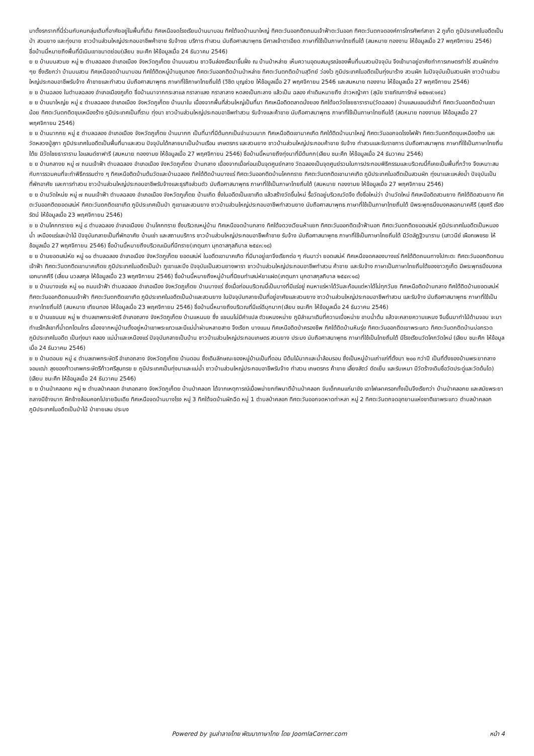มาตั้งรกรากที่นี่ร่วมกับคนกลุ่มเดิมที่อาศัยอยู่ในพื้นที่เดิม ทิศเหนือจดโรงเรียนบ้านนาบอน ทิศใต้จดบ้านนาใหญ่ ทิศตะวันออกติดถนนเจ้าฟ้าตะวันออก ทิศตะวันตกจดองค์การโทรศัพท์สาขา 2 ภูเก็ต ภูมิประเทศในอดีตเป็นป่า สวนยาง และทุ่งนาย ชาวบ้านส่วนใหญ่ประกอบอาชีพค้าขาย รับจ้างย บริการ ทำสวน นับถือศาสนาพุทธ มีศาลเจ้าตาเอียด ภาษาที่ใช้เป็นภาษาไทยถิ่นใต้ (สมหมาย ทองงาม ให้ข้อมูลเมื่อ 27 พฤศจิกายน 2546)
ชื่อบ้านนี้หมายถึงพื้นที่มีเนินเขาขนาดย่อม(เลียบ ชนะศึก ให้ข้อมูลเมื่อ 24 ธันวาคม 2546)
ย ย บ้านบนสวนย หมู่ ๒ ตำบลฉลอง อำเภอเมือง จังหวัดภูเก็ตย บ้านบนสวน ชาวจีนล่องเรือมาขึ้นฝั่ง ณ บ้านป่าหล่าย เห็นความอุดมสมบูรณ์ของพื้นที่บนสวนปัจจุบัน จึงเข้ามาอยู่อาศัยทำการเกษตรทำไร่ สวนผักต่าง ๆย ซึ่งเรียกว่า บ้านบนสวน ทิศเหนือจดบ้านนาบอน ทิศใต้ติดหมู่บ้านชุมทอง ทิศตะวันออกติดบ้านป่าหล่าย ทิศตะวันตกติดบ้านสุวิทย์ ว่องไว ภูมิประเทศในอดีตเป็นทุ่งนาร้าง สวนผัก ในปัจจุบันเป็นสวนผัก ชาวบ้านส่วนใหญ่ประกอบอาชีพรับจ้าง ค้าขายและทำสวน นับถือศาสนาพุทธ ภาษาที่ใช้ภาษาไทยถิ่นใต้ (วิชิต บุญช่วย ให้ข้อมูลเมื่อ 27 พฤศจิกายน 2546 และสมหมาย ทองงาม ให้ข้อมูลเมื่อ 27 พฤศจิกายน 2546)
ย ย บ้านฉลอง ในตำบลฉลอง อำเภอเมืองภูเก็ต ชื่อบ้านมาจากกระลาแล กราลาแลง กราลาลาง หดลงเป็นกะลาง แล้วเป็น ฉลอง คำเดิมหมายถึง อ่าวหญ้าคา (สุนัย ราชภัณฑารักษ์ ๒๕๒๗:๑๙๔)
ย ย บ้านนาใหญ่ย หมู่ ๔ ตำบลฉลอง อำเภอเมือง จังหวัดภูเก็ตย บ้านนาใน เนื่องจากพื้นที่ส่วนใหญ่เป็นที่นา ทิศเหนือติดตลาดนั่งยอง ทิศใต้จดวัดไชยธาราราม(วัดฉลอง) บ้านแลนแอนด์เฮ้าท์ ทิศตะวันออกติดบ้านเขาน้อย ทิศตะวันตกติดขุมเหมืองร้าง ภูมิประเทศเป็นที่ราบ ทุ่งนา ชาวบ้านส่วนใหญ่ประกอบอาชีพทำสวน รับจ้างและค้าขาย นับถือศาสนาพุทธ ภาษาที่ใช้เป็นภาษาไทยถิ่นใต้ (สมหมาย ทองงามย ให้ข้อมูลเมื่อ 27 พฤศจิกายน 2546)
ย ย บ้านนากกย หมู่ ๕ ตำบลฉลอง อำเภอเมือง จังหวัดภูเก็ตย บ้านนากก เป็นที่นาที่มีต้นกกเป็นจำนวนมาก ทิศเหนือติดเขานาคเกิด ทิศใต้ติดบ้านนาใหญ่ ทิศตะวันออกจดโรงไฟฟ้า ทิศตะวันตกติดขุมเหมืองร้าง และวัดหลวงปู่สุภา ภูมิประเทศในอดีตเป็นพื้นที่นาและสวน ปัจจุบันได้กลายมาเป็นบ้านเรือน เกษตรกร และสวนยาง ชาวบ้านส่วนใหญ่ประกอบค้าขาย รับจ้าง ทำสวนและรับราชการ นับถือศาสนาพุทธ ภาษาที่ใช้เป็นภาษาไทยถิ่นใต้ย มีวัดไชยธาราราม ไอแลนด์ซาฟารี (สมหมาย ทองงามย ให้ข้อมูลเมื่อ 27 พฤศจิกายน 2546) ชื่อบ้านนี้หมายถึงทุ่งนาที่มีต้นกก(เลียบ ชนะศึก ให้ข้อมูลเมื่อ 24 ธันวาคม 2546)
ย ย บ้านกลางย หมู่ ๗ ถนนเจ้าฟ้า ตำบลฉลอง อำเภอเมือง จังหวัดภูเก็ตย บ้านกลาง เนื่องจากเมื่อก่อนเป็นจุดศูนย์กลาง วัดฉลองเป็นจุดศูนย์รวมในการประกอบพิธีกรรมและบริเวณนี้ก็เคยเป็นพื้นที่กว้าง จึงเหมาะสมกับการรวมคนที่จะทำพิธีกรรมต่าง ๆ ทิศเหนือติดบ้านต้นวัดและบ้านฉลอง ทิศใต้ติดบ้านบางแร่ ทิศตะวันออกติดบ้านโคกทราย ทิศตะวันตกติดเขานาคเกิด ภูมิประเทศในอดีตเป็นสวนผัก ทุ่งนาและแหล่งน้ำ ปัจจุบันเป็นที่พักอาศัย และการทำสวน ชาวบ้านส่วนใหญ่ประกอบอาชีพรับจ้างและธุรกิจส่วนตัว นับถือศาสนาพุทธ ภาษาที่ใช้เป็นภาษาไทยถิ่นใต้ (สมหมาย ทองงามย ให้ข้อมูลเมื่อ 27 พฤศจิกายน 2546)
ย ย บ้านวัดใหม่ย หมู่ ๗ ถนนเจ้าฟ้า ตำบลฉลอง อำเภอเมือง จังหวัดภูเก็ตย บ้านเกิด ซึ่งในอดีตเป็นเขาเกิด แล้วสร้างวัดขึ้นใหม่ รื้อวัดอยู่บริเวณวัดจึง ตั้งชื่อใหม่ว่า บ้านวัดใหม่ ทิศเหนือติดสวนยาง ทิศใต้ติดสวนยาง ทิศตะวันออกติดยอดเสน่ห์ ทิศตะวันตกติดเขาเกิด ภูมิประเทศเป็นป่า ภูเขาและสวนยาง ชาวบ้านส่วนใหญ่ประกอบอาชีพทำสวนยาง นับถือศาสนาพุทธ ภาษาที่ใช้เป็นภาษาไทยถิ่นใต้ มีพระพุทธมิ่งมงคลเอกนาคคีรี (สุขศรี เรืองรัตน์ ให้ข้อมูลเมื่อ 23 พฤศจิกายน 2546)
ย ย บ้านโคกทรายย หมู่ ๘ ตำบลฉลอง อำเภอเมืองย บ้านโคกทราย ซึ่งบริเวณหมู่บ้าน ทิศเหนือจดบ้านกลาง ทิศใต้จดวงเวียนห้าแยก ทิศตะวันออกติดเจ้าฟ้านอก ทิศตะวันตกติดยอดเสน่ห์ ภูมิประเทศในอดีตเป็นหนองน้ำ เหมืองแร่และป่าไม้ ปัจจุบันกลายเป็นที่พักอาศัย บ้านเช่า และสถานบริการ ชาวบ้านส่วนใหญ่ประกอบอาชีพค้าขาย รับจ้าง นับถือศาสนาพุทธ ภาษาที่ใช้เป็นภาษาไทยถิ่นใต้ มีวัดลัฏฐิวนาราม (เสาวนีย์ เผือกเพชรย ให้ข้อมูลเมื่อ 27 พฤศจิกายน 2546) ชื่อบ้านนี้หมายถึงบริเวณเนินที่มีทราย(เกตุนภา มุกดาสกุลภิบาล ๒๕๔๓:๑๘)
ย ย บ้านยอดเสน่ห์ย หมู่ ๑๐ ตำบลฉลอง อำเภอเมือง จังหวัดภูเก็ตย ยอดเสน่ห์ ในอดีตเขานาคเกิด ที่มีนาอยู่เขาจึงเรียกต่อ ๆ กันมาว่า ยอดเสน่ห์ ทิศเหนือจดคลองบางแร่ ทิศใต้ติดถนนทางไปกะตะ ทิศตะวันออกติดถนนเจ้าฟ้า ทิศตะวันตกติดเขานาคเกิดย ภูมิประเทศในอดีตเป็นป่า ภูเขาและบึง ปัจจุบันเป็นสวนยางพารา ชาวบ้านส่วนใหญ่ประกอบอาชีพทำสวน ค้าขาย และรับจ้าง ภาษาเป็นภาษาไทยถิ่นใต้ของชาวภูเก็ต มีพระพุทธมิ่งมงคลเอกนาคคีรี (เลี่ยม มวลสกุล ให้ข้อมูลเมื่อ 23 พฤศจิกายน 2546) ชื่อบ้านนี้หมายถึงหมู่บ้านที่นิยมทำเสน่ห์ยาแฝด(เกตุนภา มุกดาสกุลภิบาล ๒๕๔๓:๑๘)
ย ย บ้านบางแร่ย หมู่ ๑๐ ถนนเจ้าฟ้า ตำบลฉลอง อำเภอเมือง จังหวัดภูเก็ตย บ้านบางแร่ ซึ่งเมื่อก่อนบริเวณนี้เป็นบางที่มีแร่อยู่ คนหาแร่หาได้วันละก้อนแต่หาได้ไม่ทุกวันย ทิศเหนือติดบ้านกลาง ทิศใต้ติดบ้านยอดเสน่ห์ ทิศตะวันออกติดถนนเจ้าฟ้า ทิศตะวันตกติดเขาเกิด ภูมิประเทศในอดีตเป็นป่าและสวนยาง ในปัจจุบันกลายเป็นที่อยู่อาศัยและสวนยาง ชาวบ้านส่วนใหญ่ประกอบอาชีพทำสวน และรับจ้าง นับถือศาสนาพุทธ ภาษาที่ใช้เป็นภาษาไทยถิ่นใต้ (สมหมาย เทียนทอง ให้ข้อมูลเมื่อ 23 พฤศจิกายน 2546) ชื่อบ้านนี้หมายถึงบริเวณที่มีแร่ดีบุกมาก(เลียบ ชนะศึก ให้ข้อมูลเมื่อ 24 ธันวาคม 2546)
ย ย บ้านแขนนย หมู่ ๒ ตำบลเทพกระษัตรี อำเภอถลาง จังหวัดภูเก็ตย บ้านแหนนย ซึ่ง แขนนไม่มีคำแปล ตัวแหนงหน่าย ภูมิลำเนาเดิมที่ความเบื่อหน่าย อาบน้ำต้ม แล้วจะคลายความแหนง จีนขึ้นมาทำไม้ด้ามจอบ จะมาทำแร่ใกล้เขาที่น้ำตกโตนไทร เนื่องจากหมู่บ้านตั้งอยู่หน้าเขาพระแทวและมีแม่น้ำผ่านหลายสาย จึงเรียก บางแนน ทิศเหนือติดป่าครองชีพ ทิศใต้ติดบ้านหินรุ่ย ทิศตะวันออกติดเขาพระแทว ทิศตะวันตกติดบ้านบ่อกรวด ภูมิประเทศในอดีต เป็นทุ่งนา คลอง แม่น้ำและเหมืองแร่ ปัจจุบันกลายเป็นบ้าน ชาวบ้านส่วนใหญ่ประกอบเกษตร สวนยาง ประมง นับถือศาสนาพุทธ ภาษาที่ใช้เป็นไทยถิ่นใต้ มีโรงเรียนวัดโคกวัดใหม่ (เลียบ ชนะศึก ให้ข้อมูลเมื่อ 24 ธันวาคม 2546)
ย ย บ้านดอนย หมู่ ๔ ตำบลเทพกระษัตรี อำเภอถลาง จังหวัดภูเก็ตย บ้านดอน ซึ่งเดิมลักษณะของหมู่บ้านเป็นที่ดอน มีต้นไม้มากและน้ำล้อมรอบ ซึ่งเป็นหมู่บ้านเก่าแก่ที่ตั้งมา ๒๐๐ กว่าปี เป็นที่ตั้งของบ้านพระยาถลางจอมเฒ่า ลุงของท้าวเทพกระษัตรีท้าวศรีสุนทรย ย ภูมิประเทศเป็นทุ่งนาและแม่น้ำ ชาวบ้านส่วนใหญ่ประกอบอาชีพรับจ้าง ทำสวน เกษตรกร ค้าขาย เลี้ยงสัตว์ ตัดเย็บ และรับเหมา มีวัดร้างเดิมชื่อวัดประดู่และวัดต้นโด) (เลียบ ชนะศึก ให้ข้อมูลเมื่อ 24 ธันวาคม 2546)
ย ย บ้านป่าคลอกย หมู่ ๒ ตำบลป่าคลอก อำเภอถลาง จังหวัดภูเก็ตย บ้านป่าคลอก ได้จากเหตุการณ์เมื่อพม่ายกทัพมาตีบ้านป่าคลอก จับเด็กคนแก่มาขัง เอาไฟเผาครอกทั้งเป็นจึงเรียกว่า บ้านป่าคลอกย และสมัยพระยาถลางมีช้างมาก ฝึกช้างล้อมคอกไปขายอินเดีย ทิศเหนือจดบ้านบางโรง หมู่ 3 ทิศใต้จดบ้านผักฉีด หมู่ 1 ตำบลป่าคลอก ทิศตะวันออกจดหาดท่าหลา หมู่ 2 ทิศตะวันตกจดอุทยานแห่งชาติเขาพระแทว ตำบลป่าคลอก ภูมิประเทศในอดีตเป็นป่าไม้ ป่าชายเลน ประมง
Powered by จูมล่าลายไทย พัฒนาภาษาไทย โดย JoomlaCorner.com หน้า 4